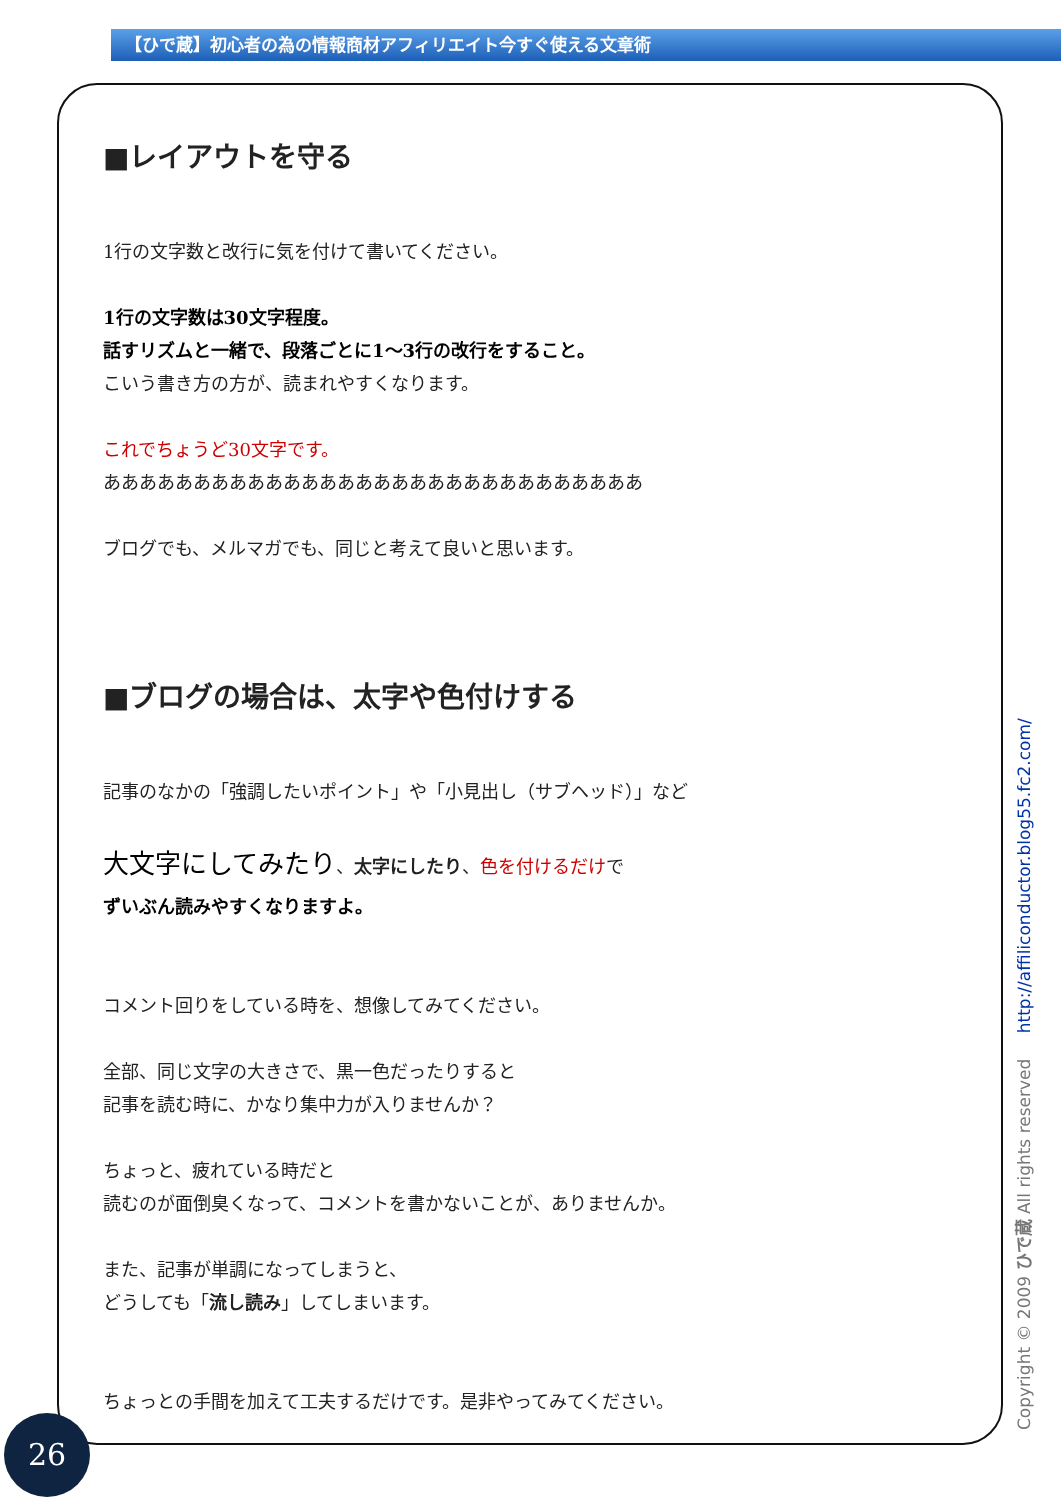【ひで蔵】初心者の為の情報商材アフィリエイト今すぐ使える文章術
■レイアウトを守る
1行の文字数と改行に気を付けて書いてください。
1行の文字数は30文字程度。
話すリズムと一緒で、段落ごとに1～3行の改行をすること。
こいう書き方の方が、読まれやすくなります。
これでちょうど30文字です。
ああああああああああああああああああああああああああああああ
ブログでも、メルマガでも、同じと考えて良いと思います。
■ブログの場合は、太字や色付けする
記事のなかの「強調したいポイント」や「小見出し（サブヘッド）」など
大文字にしてみたり、太字にしたり、色を付けるだけで
ずいぶん読みやすくなりますよ。
コメント回りをしている時を、想像してみてください。
全部、同じ文字の大きさで、黒一色だったりすると
記事を読む時に、かなり集中力が入りませんか？
ちょっと、疲れている時だと
読むのが面倒臭くなって、コメントを書かないことが、ありませんか。
また、記事が単調になってしまうと、
どうしても「流し読み」してしまいます。
ちょっとの手間を加えて工夫するだけです。是非やってみてください。
Copyright © 2009 ひで蔵 All rights reserved http://affiliconductor.blog55.fc2.com/
26